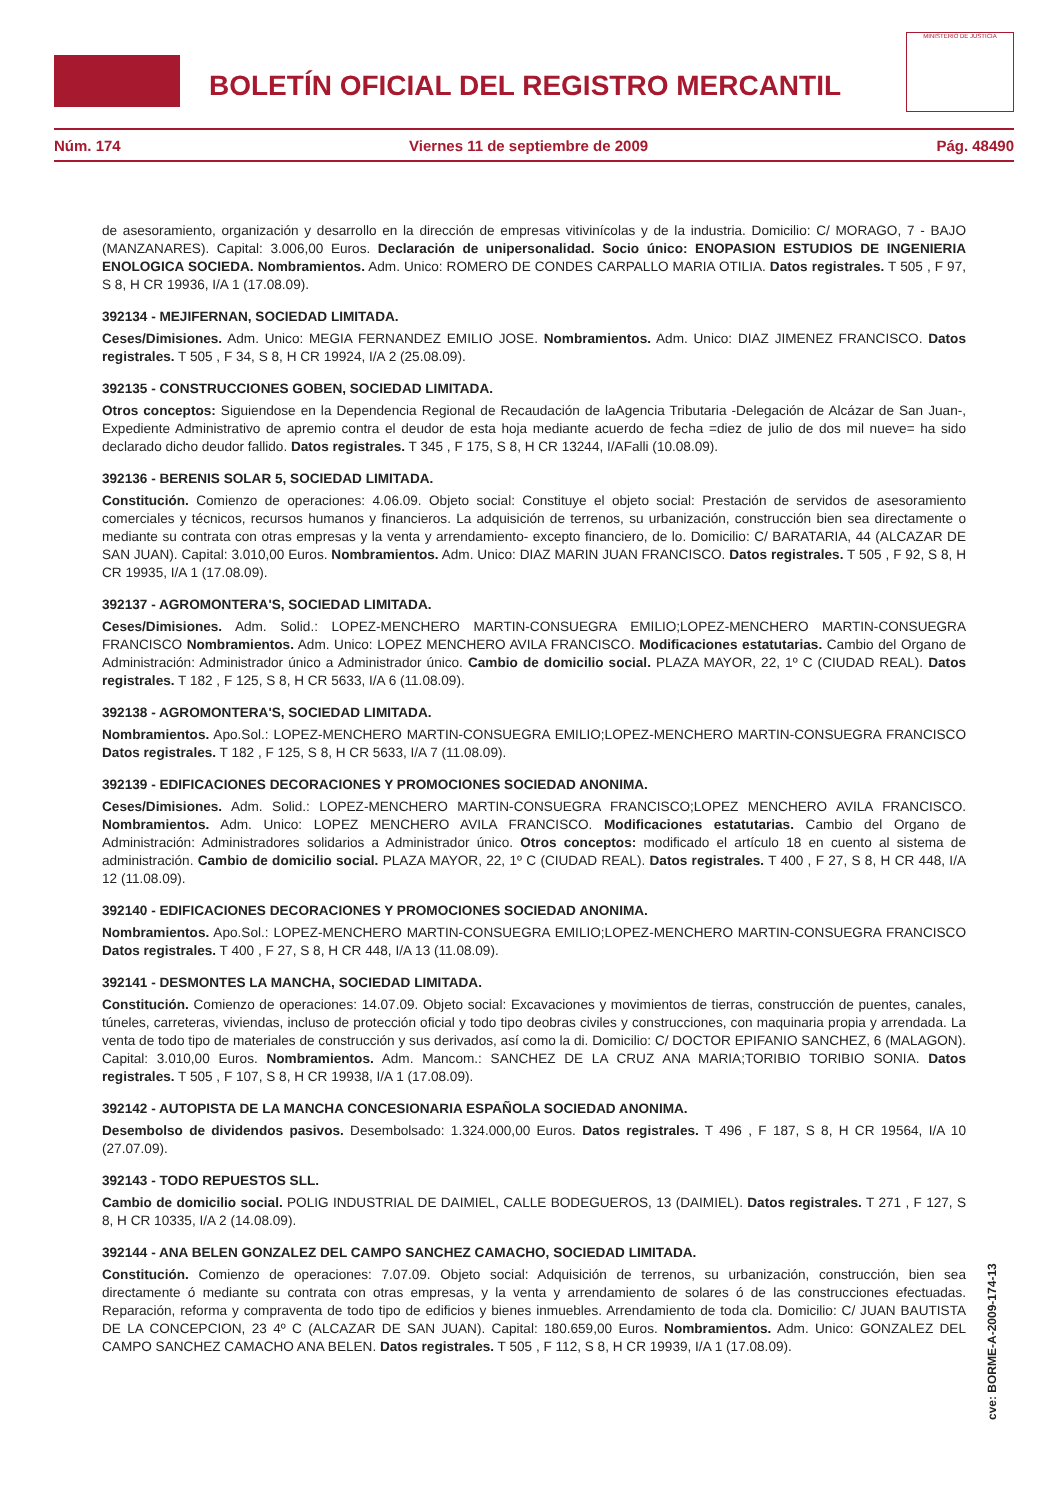BOLETÍN OFICIAL DEL REGISTRO MERCANTIL
MINISTERIO DE JUSTICIA
Núm. 174 Viernes 11 de septiembre de 2009 Pág. 48490
de asesoramiento, organización y desarrollo en la dirección de empresas vitivinícolas y de la industria. Domicilio: C/ MORAGO, 7 - BAJO (MANZANARES). Capital: 3.006,00 Euros. Declaración de unipersonalidad. Socio único: ENOPASION ESTUDIOS DE INGENIERIA ENOLOGICA SOCIEDA. Nombramientos. Adm. Unico: ROMERO DE CONDES CARPALLO MARIA OTILIA. Datos registrales. T 505 , F 97, S 8, H CR 19936, I/A 1 (17.08.09).
392134 - MEJIFERNAN, SOCIEDAD LIMITADA.
Ceses/Dimisiones. Adm. Unico: MEGIA FERNANDEZ EMILIO JOSE. Nombramientos. Adm. Unico: DIAZ JIMENEZ FRANCISCO. Datos registrales. T 505 , F 34, S 8, H CR 19924, I/A 2 (25.08.09).
392135 - CONSTRUCCIONES GOBEN, SOCIEDAD LIMITADA.
Otros conceptos: Siguiendose en la Dependencia Regional de Recaudación de laAgencia Tributaria -Delegación de Alcázar de San Juan-, Expediente Administrativo de apremio contra el deudor de esta hoja mediante acuerdo de fecha =diez de julio de dos mil nueve= ha sido declarado dicho deudor fallido. Datos registrales. T 345 , F 175, S 8, H CR 13244, I/AFalli (10.08.09).
392136 - BERENIS SOLAR 5, SOCIEDAD LIMITADA.
Constitución. Comienzo de operaciones: 4.06.09. Objeto social: Constituye el objeto social: Prestación de servidos de asesoramiento comerciales y técnicos, recursos humanos y financieros. La adquisición de terrenos, su urbanización, construcción bien sea directamente o mediante su contrata con otras empresas y la venta y arrendamiento- excepto financiero, de lo. Domicilio: C/ BARATARIA, 44 (ALCAZAR DE SAN JUAN). Capital: 3.010,00 Euros. Nombramientos. Adm. Unico: DIAZ MARIN JUAN FRANCISCO. Datos registrales. T 505 , F 92, S 8, H CR 19935, I/A 1 (17.08.09).
392137 - AGROMONTERA'S, SOCIEDAD LIMITADA.
Ceses/Dimisiones. Adm. Solid.: LOPEZ-MENCHERO MARTIN-CONSUEGRA EMILIO;LOPEZ-MENCHERO MARTIN-CONSUEGRA FRANCISCO Nombramientos. Adm. Unico: LOPEZ MENCHERO AVILA FRANCISCO. Modificaciones estatutarias. Cambio del Organo de Administración: Administrador único a Administrador único. Cambio de domicilio social. PLAZA MAYOR, 22, 1º C (CIUDAD REAL). Datos registrales. T 182 , F 125, S 8, H CR 5633, I/A 6 (11.08.09).
392138 - AGROMONTERA'S, SOCIEDAD LIMITADA.
Nombramientos. Apo.Sol.: LOPEZ-MENCHERO MARTIN-CONSUEGRA EMILIO;LOPEZ-MENCHERO MARTIN-CONSUEGRA FRANCISCO Datos registrales. T 182 , F 125, S 8, H CR 5633, I/A 7 (11.08.09).
392139 - EDIFICACIONES DECORACIONES Y PROMOCIONES SOCIEDAD ANONIMA.
Ceses/Dimisiones. Adm. Solid.: LOPEZ-MENCHERO MARTIN-CONSUEGRA FRANCISCO;LOPEZ MENCHERO AVILA FRANCISCO. Nombramientos. Adm. Unico: LOPEZ MENCHERO AVILA FRANCISCO. Modificaciones estatutarias. Cambio del Organo de Administración: Administradores solidarios a Administrador único. Otros conceptos: modificado el artículo 18 en cuento al sistema de administración. Cambio de domicilio social. PLAZA MAYOR, 22, 1º C (CIUDAD REAL). Datos registrales. T 400 , F 27, S 8, H CR 448, I/A 12 (11.08.09).
392140 - EDIFICACIONES DECORACIONES Y PROMOCIONES SOCIEDAD ANONIMA.
Nombramientos. Apo.Sol.: LOPEZ-MENCHERO MARTIN-CONSUEGRA EMILIO;LOPEZ-MENCHERO MARTIN-CONSUEGRA FRANCISCO Datos registrales. T 400 , F 27, S 8, H CR 448, I/A 13 (11.08.09).
392141 - DESMONTES LA MANCHA, SOCIEDAD LIMITADA.
Constitución. Comienzo de operaciones: 14.07.09. Objeto social: Excavaciones y movimientos de tierras, construcción de puentes, canales, túneles, carreteras, viviendas, incluso de protección oficial y todo tipo deobras civiles y construcciones, con maquinaria propia y arrendada. La venta de todo tipo de materiales de construcción y sus derivados, así como la di. Domicilio: C/ DOCTOR EPIFANIO SANCHEZ, 6 (MALAGON). Capital: 3.010,00 Euros. Nombramientos. Adm. Mancom.: SANCHEZ DE LA CRUZ ANA MARIA;TORIBIO TORIBIO SONIA. Datos registrales. T 505 , F 107, S 8, H CR 19938, I/A 1 (17.08.09).
392142 - AUTOPISTA DE LA MANCHA CONCESIONARIA ESPAÑOLA SOCIEDAD ANONIMA.
Desembolso de dividendos pasivos. Desembolsado: 1.324.000,00 Euros. Datos registrales. T 496 , F 187, S 8, H CR 19564, I/A 10 (27.07.09).
392143 - TODO REPUESTOS SLL.
Cambio de domicilio social. POLIG INDUSTRIAL DE DAIMIEL, CALLE BODEGUEROS, 13 (DAIMIEL). Datos registrales. T 271 , F 127, S 8, H CR 10335, I/A 2 (14.08.09).
392144 - ANA BELEN GONZALEZ DEL CAMPO SANCHEZ CAMACHO, SOCIEDAD LIMITADA.
Constitución. Comienzo de operaciones: 7.07.09. Objeto social: Adquisición de terrenos, su urbanización, construcción, bien sea directamente ó mediante su contrata con otras empresas, y la venta y arrendamiento de solares ó de las construcciones efectuadas. Reparación, reforma y compraventa de todo tipo de edificios y bienes inmuebles. Arrendamiento de toda cla. Domicilio: C/ JUAN BAUTISTA DE LA CONCEPCION, 23 4º C (ALCAZAR DE SAN JUAN). Capital: 180.659,00 Euros. Nombramientos. Adm. Unico: GONZALEZ DEL CAMPO SANCHEZ CAMACHO ANA BELEN. Datos registrales. T 505 , F 112, S 8, H CR 19939, I/A 1 (17.08.09).
cve: BORME-A-2009-174-13